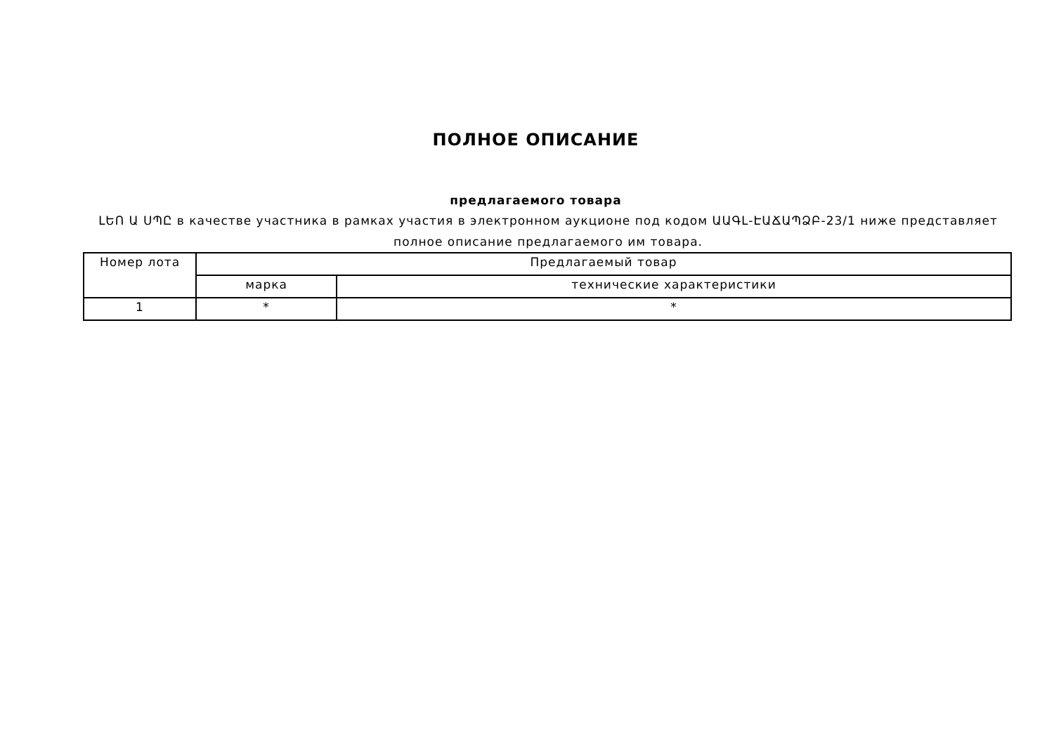ПОЛНОЕ ОПИСАНИЕ
предлагаемого товара
ԼԵՈ Ա ՍՊԸ в качестве участника в рамках участия в электронном аукционе под кодом ԱԱԳԼ-ԷԱՃԱՊՁԲ-23/1 ниже представляет полное описание предлагаемого им товара.
| Номер лота | Предлагаемый товар | |
| --- | --- | --- |
| | марка | технические характеристики |
| 1 | * | * |